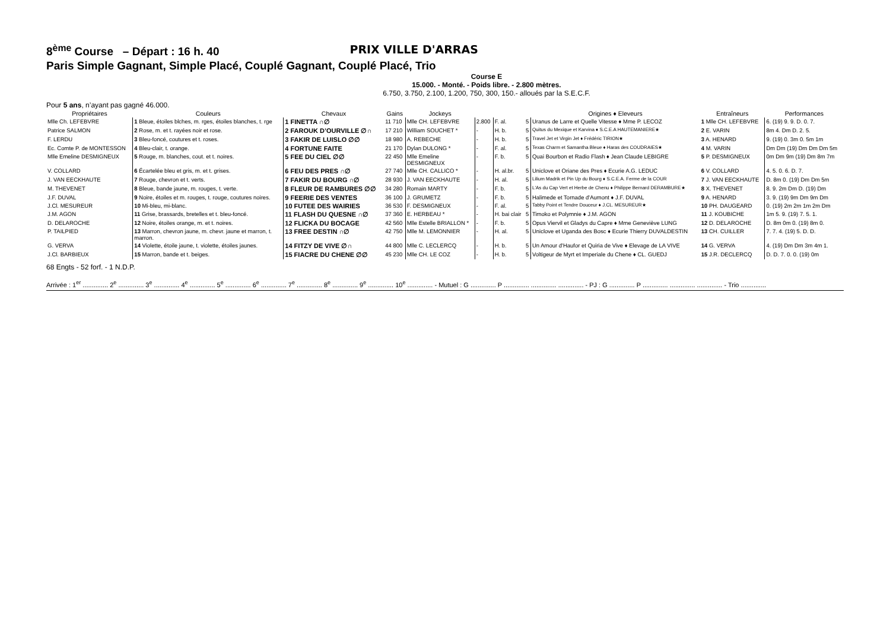8<sup>ème</sup> Course – Départ : 16 h. 40 PRIX VILLE D'ARRAS
Paris Simple Gagnant, Simple Placé, Couplé Gagnant, Couplé Placé, Trio
Course E
15.000. - Monté. - Poids libre. - 2.800 mètres.
6.750, 3.750, 2.100, 1.200, 750, 300, 150.- alloués par la S.E.C.F.
Pour 5 ans, n’ayant pas gagné 46.000.
| Propriétaires | Couleurs | Chevaux | Gains | Jockeys | | | | Origines ♦ Eleveurs | Entraîneurs | Performances |
| --- | --- | --- | --- | --- | --- | --- | --- | --- | --- | --- |
| Mlle Ch. LEFEBVRE | 1 Bleue, étoiles blches, m. rges, étoiles blanches, t. rge | 1 FINETTA ∩∅ | 11 710 | Mlle CH. LEFEBVRE | 2.800 | F. al. | 5 | Uranus de Larre et Quelle Vitesse ♦ Mme P. LECOZ | 1 Mlle CH. LEFEBVRE | 6. (19) 9. 9. D. 0. 7. |
| Patrice SALMON | 2 Rose, m. et t. rayées noir et rose. | 2 FAROUK D’OURVILLE ∅∩ | 17 210 | William SOUCHET * | - | H. b. | 5 | Quitus du Mexique et Karvina ♦ S.C.E.A HAUTEMANIERE★ | 2 E. VARIN | 8m 4. Dm D. 2. 5. |
| F. LERDU | 3 Bleu-foncé, coutures et t. roses. | 3 FAKIR DE LUISLO ∅∅ | 18 980 | A. REBECHE | - | H. b. | 5 | Travel Jet et Virgin Jet ♦ Frédéric TIRION★ | 3 A. HENARD | 9. (19) 0. 3m 0. 5m 1m |
| Ec. Comte P. de MONTESSON | 4 Bleu-clair, t. orange. | 4 FORTUNE FAITE | 21 170 | Dylan DULONG * | - | F. al. | 5 | Texas Charm et Samantha Bleue ♦ Haras des COUDRAIES★ | 4 M. VARIN | Dm Dm (19) Dm Dm Dm 5m |
| Mlle Emeline DESMIGNEUX | 5 Rouge, m. blanches, cout. et t. noires. | 5 FEE DU CIEL ∅∅ | 22 450 | Mlle Emeline DESMIGNEUX | - | F. b. | 5 | Quai Bourbon et Radio Flash ♦ Jean Claude LEBIGRE | 5 P. DESMIGNEUX | 0m Dm 9m (19) Dm 8m 7m |
| V. COLLARD | 6 Écartelée bleu et gris, m. et t. grises. | 6 FEU DES PRES ∩∅ | 27 740 | Mlle CH. CALLICO * | - | H. al.br. | 5 | Uniclove et Oriane des Pres ♦ Ecurie A.G. LEDUC | 6 V. COLLARD | 4. 5. 0. 6. D. 7. |
| J. VAN EECKHAUTE | 7 Rouge, chevron et t. verts. | 7 FAKIR DU BOURG ∩∅ | 28 930 | J. VAN EECKHAUTE | - | H. al. | 5 | Lilium Madrik et Pin Up du Bourg ♦ S.C.E.A. Ferme de la COUR | 7 J. VAN EECKHAUTE | D. 8m 0. (19) Dm Dm 5m |
| M. THEVENET | 8 Bleue, bande jaune, m. rouges, t. verte. | 8 FLEUR DE RAMBURES ∅∅ | 34 280 | Romain MARTY | - | F. b. | 5 | L'As du Cap Vert et Herbe de Chenu ♦ Philippe Bernard DERAMBURE★ | 8 X. THEVENET | 8. 9. 2m Dm D. (19) Dm |
| J.F. DUVAL | 9 Noire, étoiles et m. rouges, t. rouge, coutures noires. | 9 FEERIE DES VENTES | 36 100 | J. GRUMETZ | - | F. b. | 5 | Halimede et Tornade d'Aumont ♦ J.F. DUVAL | 9 A. HENARD | 3. 9. (19) 9m Dm 9m Dm |
| J.Cl. MESUREUR | 10 Mi-bleu, mi-blanc. | 10 FUTEE DES WAIRIES | 36 530 | F. DESMIGNEUX | - | F. al. | 5 | Tabby Point et Tendre Douceur ♦ J.CL. MESUREUR★ | 10 PH. DAUGEARD | 0. (19) 2m 2m 1m 2m Dm |
| J.M. AGON | 11 Grise, brassards, bretelles et t. bleu-foncé. | 11 FLASH DU QUESNE ∩∅ | 37 360 | E. HERBEAU * | - | H. bai clair | 5 | Timoko et Polymnie ♦ J.M. AGON | 11 J. KOUBICHE | 1m 5. 9. (19) 7. 5. 1. |
| D. DELAROCHE | 12 Noire, étoiles orange, m. et t. noires. | 12 FLICKA DU BOCAGE | 42 560 | Mlle Estelle BRIALLON * | - | F. b. | 5 | Opus Viervil et Gladys du Capre ♦ Mme Geneviève LUNG | 12 D. DELAROCHE | D. 8m 0m 0. (19) 8m 0. |
| P. TAILPIED | 13 Marron, chevron jaune, m. chevr. jaune et marron, t. marron. | 13 FREE DESTIN ∩∅ | 42 750 | Mlle M. LEMONNIER | - | H. al. | 5 | Uniclove et Uganda des Bosc ♦ Ecurie Thierry DUVALDESTIN | 13 CH. CUILLER | 7. 7. 4. (19) 5. D. D. |
| G. VERVA | 14 Violette, étoile jaune, t. violette, étoiles jaunes. | 14 FITZY DE VIVE ∅∩ | 44 800 | Mlle C. LECLERCQ | - | H. b. | 5 | Un Amour d'Haufor et Quiria de Vive ♦ Elevage de LA VIVE | 14 G. VERVA | 4. (19) Dm Dm 3m 4m 1. |
| J.Cl. BARBIEUX | 15 Marron, bande et t. beiges. | 15 FIACRE DU CHENE ∅∅ | 45 230 | Mlle CH. LE COZ | - | H. b. | 5 | Voltigeur de Myrt et Imperiale du Chene ♦ CL. GUEDJ | 15 J.R. DECLERCQ | D. D. 7. 0. 0. (19) 0m |
68 Engts - 52 forf. - 1 N.D.P.
Arrivée : 1<sup>er</sup> .............. 2<sup>e</sup> .............. 3<sup>e</sup> .............. 4<sup>e</sup> .............. 5<sup>e</sup> .............. 6<sup>e</sup> .............. 7<sup>e</sup> .............. 8<sup>e</sup> .............. 9<sup>e</sup> .............. 10<sup>e</sup> .............. - Mutuel : G .............. P .............. .............. .............. - PJ : G .............. P .............. .............. .............. - Trio ..............